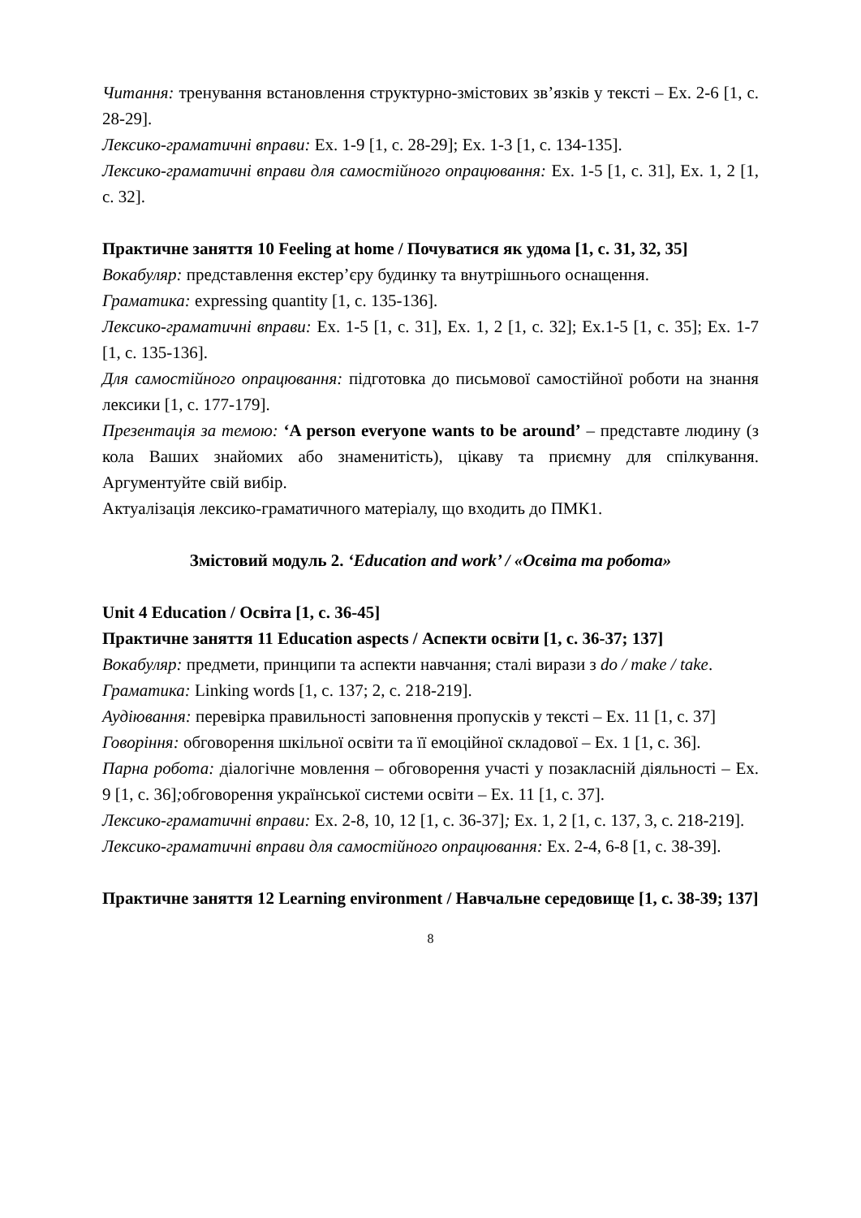Читання: тренування встановлення структурно-змістових зв’язків у тексті – Ex. 2-6 [1, с. 28-29].
Лексико-граматичні вправи: Ex. 1-9 [1, с. 28-29]; Ex. 1-3 [1, с. 134-135].
Лексико-граматичні вправи для самостійного опрацювання: Ex. 1-5 [1, с. 31], Ex. 1, 2 [1, с. 32].
Практичне заняття 10 Feeling at home / Почуватися як удома [1, с. 31, 32, 35]
Вокабуляр: представлення екстер’єру будинку та внутрішнього оснащення.
Граматика: expressing quantity [1, с. 135-136].
Лексико-граматичні вправи: Ex. 1-5 [1, с. 31], Ex. 1, 2 [1, с. 32]; Ex.1-5 [1, с. 35]; Ex. 1-7 [1, с. 135-136].
Для самостійного опрацювання: підготовка до письмової самостійної роботи на знання лексики [1, с. 177-179].
Презентація за темою: ‘A person everyone wants to be around’ – представте людину (з кола Ваших знайомих або знаменитість), цікаву та приємну для спілкування. Аргументуйте свій вибір.
Актуалізація лексико-граматичного матеріалу, що входить до ПМК1.
Змістовий модуль 2. ‘Education and work’ / «Освіта та робота»
Unit 4 Education / Освіта [1, с. 36-45]
Практичне заняття 11 Education aspects / Аспекти освіти [1, с. 36-37; 137]
Вокабуляр: предмети, принципи та аспекти навчання; сталі вирази з do / make / take.
Граматика: Linking words [1, с. 137; 2, с. 218-219].
Аудіювання: перевірка правильності заповнення пропусків у тексті – Ex. 11 [1, с. 37]
Говоріння: обговорення шкільної освіти та її емоційної складової – Ex. 1 [1, с. 36].
Парна робота: діалогічне мовлення – обговорення участі у позакласній діяльності – Ex. 9 [1, с. 36]; обговорення української системи освіти – Ex. 11 [1, с. 37].
Лексико-граматичні вправи: Ex. 2-8, 10, 12 [1, с. 36-37]; Ex. 1, 2 [1, с. 137, 3, с. 218-219].
Лексико-граматичні вправи для самостійного опрацювання: Ex. 2-4, 6-8 [1, с. 38-39].
Практичне заняття 12 Learning environment / Навчальне середовище [1, с. 38-39; 137]
8